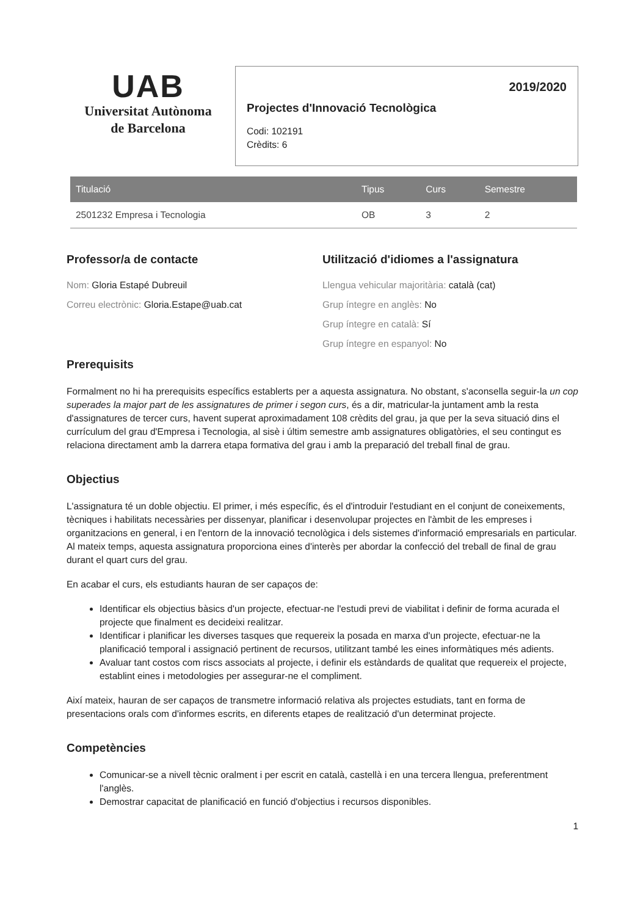UAB
Universitat Autònoma
de Barcelona
2019/2020
Projectes d'Innovació Tecnològica
Codi: 102191
Crèdits: 6
| Titulació | Tipus | Curs | Semestre |
| --- | --- | --- | --- |
| 2501232 Empresa i Tecnologia | OB | 3 | 2 |
Professor/a de contacte
Nom: Gloria Estapé Dubreuil
Correu electrònic: Gloria.Estape@uab.cat
Utilització d'idiomes a l'assignatura
Llengua vehicular majoritària: català (cat)
Grup íntegre en anglès: No
Grup íntegre en català: Sí
Grup íntegre en espanyol: No
Prerequisits
Formalment no hi ha prerequisits específics establerts per a aquesta assignatura. No obstant, s'aconsella seguir-la un cop superades la major part de les assignatures de primer i segon curs, és a dir, matricular-la juntament amb la resta d'assignatures de tercer curs, havent superat aproximadament 108 crèdits del grau, ja que per la seva situació dins el currículum del grau d'Empresa i Tecnologia, al sisè i últim semestre amb assignatures obligatòries, el seu contingut es relaciona directament amb la darrera etapa formativa del grau i amb la preparació del treball final de grau.
Objectius
L'assignatura té un doble objectiu. El primer, i més específic, és el d'introduir l'estudiant en el conjunt de coneixements, tècniques i habilitats necessàries per dissenyar, planificar i desenvolupar projectes en l'àmbit de les empreses i organitzacions en general, i en l'entorn de la innovació tecnològica i dels sistemes d'informació empresarials en particular. Al mateix temps, aquesta assignatura proporciona eines d'interès per abordar la confecció del treball de final de grau durant el quart curs del grau.
En acabar el curs, els estudiants hauran de ser capaços de:
Identificar els objectius bàsics d'un projecte, efectuar-ne l'estudi previ de viabilitat i definir de forma acurada el projecte que finalment es decideixi realitzar.
Identificar i planificar les diverses tasques que requereix la posada en marxa d'un projecte, efectuar-ne la planificació temporal i assignació pertinent de recursos, utilitzant també les eines informàtiques més adients.
Avaluar tant costos com riscs associats al projecte, i definir els estàndards de qualitat que requereix el projecte, establint eines i metodologies per assegurar-ne el compliment.
Així mateix, hauran de ser capaços de transmetre informació relativa als projectes estudiats, tant en forma de presentacions orals com d'informes escrits, en diferents etapes de realització d'un determinat projecte.
Competències
Comunicar-se a nivell tècnic oralment i per escrit en català, castellà i en una tercera llengua, preferentment l'anglès.
Demostrar capacitat de planificació en funció d'objectius i recursos disponibles.
1